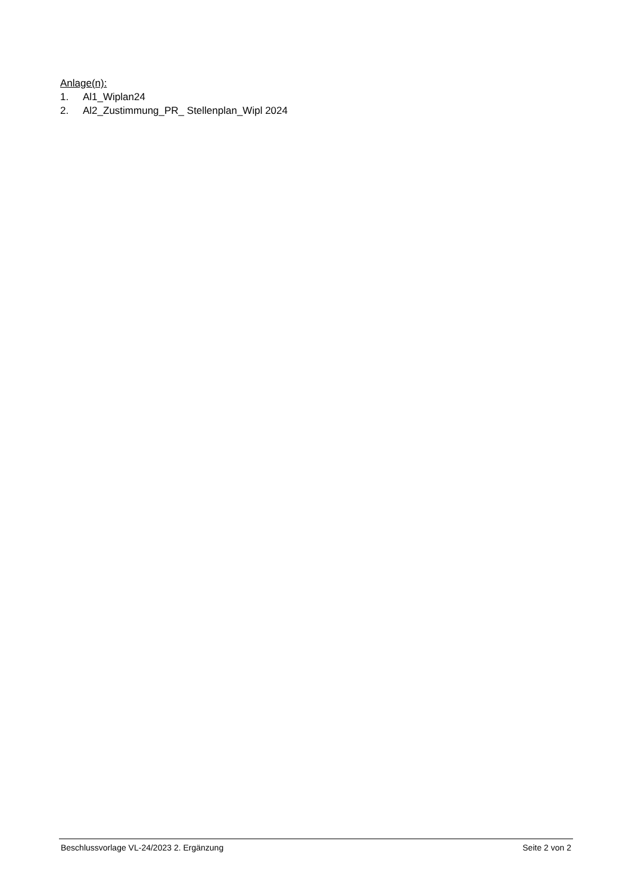Anlage(n):
1. Al1_Wiplan24
2. Al2_Zustimmung_PR_ Stellenplan_Wipl 2024
Beschlussvorlage VL-24/2023 2. Ergänzung
Seite 2 von 2